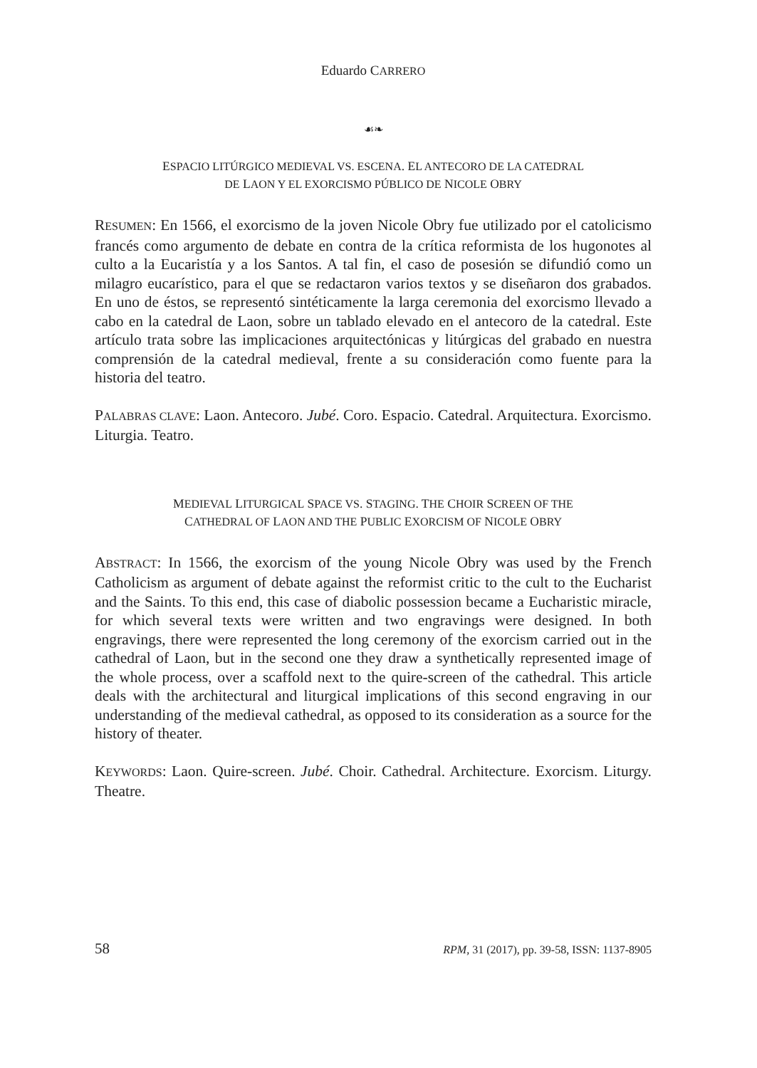Eduardo CARRERO
☙❧
ESPACIO LITÚRGICO MEDIEVAL VS. ESCENA. EL ANTECORO DE LA CATEDRAL
DE LAON Y EL EXORCISMO PÚBLICO DE NICOLE OBRY
RESUMEN: En 1566, el exorcismo de la joven Nicole Obry fue utilizado por el catolicismo francés como argumento de debate en contra de la crítica reformista de los hugonotes al culto a la Eucaristía y a los Santos. A tal fin, el caso de posesión se difundió como un milagro eucarístico, para el que se redactaron varios textos y se diseñaron dos grabados. En uno de éstos, se representó sintéticamente la larga ceremonia del exorcismo llevado a cabo en la catedral de Laon, sobre un tablado elevado en el antecoro de la catedral. Este artículo trata sobre las implicaciones arquitectónicas y litúrgicas del grabado en nuestra comprensión de la catedral medieval, frente a su consideración como fuente para la historia del teatro.
PALABRAS CLAVE: Laon. Antecoro. Jubé. Coro. Espacio. Catedral. Arquitectura. Exorcismo. Liturgia. Teatro.
MEDIEVAL LITURGICAL SPACE VS. STAGING. THE CHOIR SCREEN OF THE
CATHEDRAL OF LAON AND THE PUBLIC EXORCISM OF NICOLE OBRY
ABSTRACT: In 1566, the exorcism of the young Nicole Obry was used by the French Catholicism as argument of debate against the reformist critic to the cult to the Eucharist and the Saints. To this end, this case of diabolic possession became a Eucharistic miracle, for which several texts were written and two engravings were designed. In both engravings, there were represented the long ceremony of the exorcism carried out in the cathedral of Laon, but in the second one they draw a synthetically represented image of the whole process, over a scaffold next to the quire-screen of the cathedral. This article deals with the architectural and liturgical implications of this second engraving in our understanding of the medieval cathedral, as opposed to its consideration as a source for the history of theater.
KEYWORDS: Laon. Quire-screen. Jubé. Choir. Cathedral. Architecture. Exorcism. Liturgy. Theatre.
58 RPM, 31 (2017), pp. 39-58, ISSN: 1137-8905